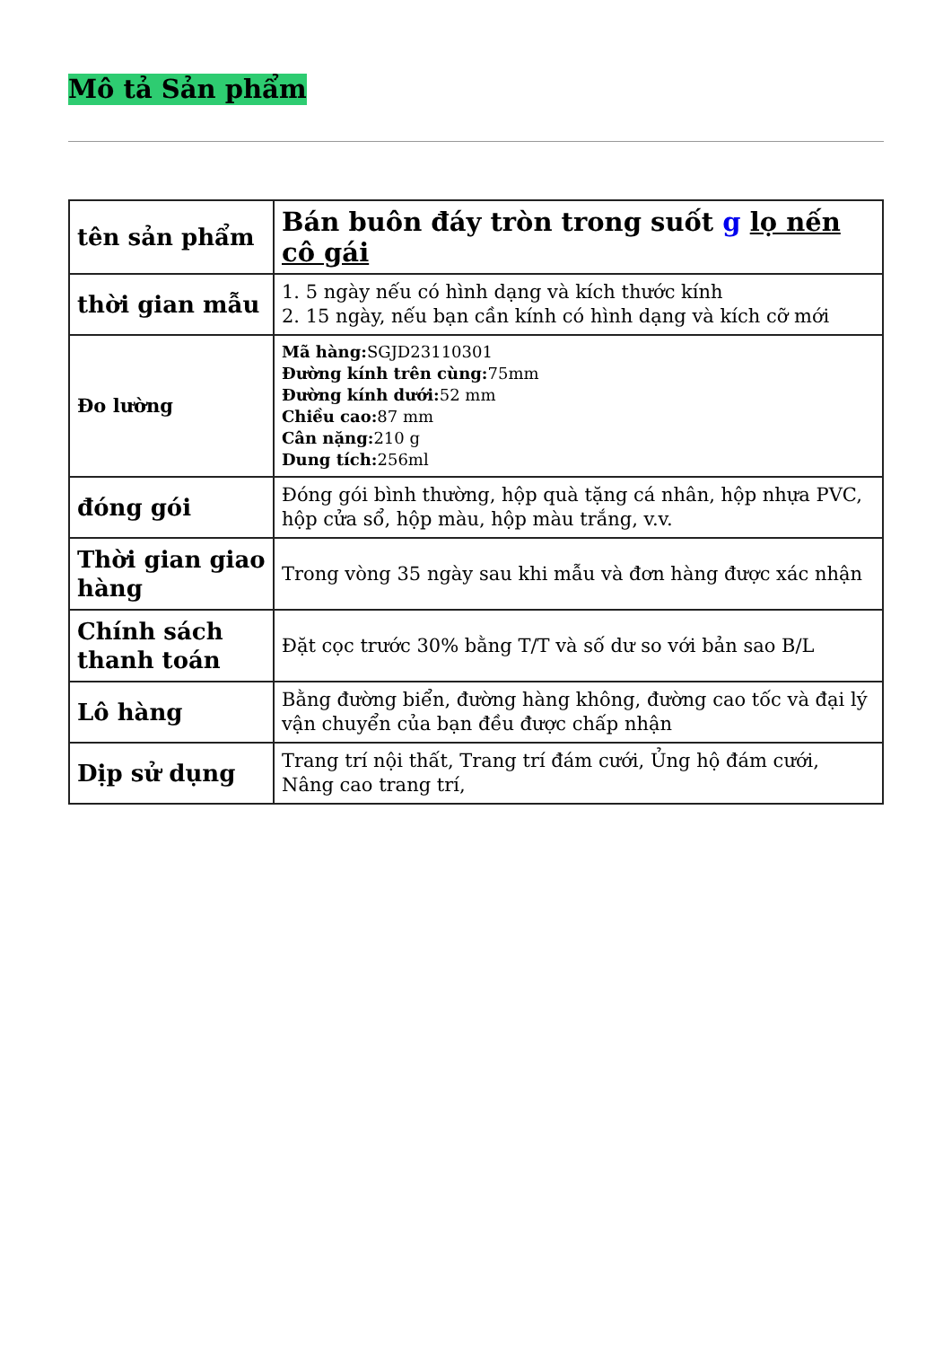Mô tả Sản phẩm
| tên sản phẩm | Bán buôn đáy tròn trong suốt g lọ nến cô gái |
| thời gian mẫu | 1. 5 ngày nếu có hình dạng và kích thước kính 2. 15 ngày, nếu bạn cần kính có hình dạng và kích cỡ mới |
| Đo lường | Mã hàng: SGJD23110301 Đường kính trên cùng: 75mm Đường kính dưới: 52 mm Chiều cao: 87 mm Cân nặng: 210 g Dung tích: 256ml |
| đóng gói | Đóng gói bình thường, hộp quà tặng cá nhân, hộp nhựa PVC, hộp cửa sổ, hộp màu, hộp màu trắng, v.v. |
| Thời gian giao hàng | Trong vòng 35 ngày sau khi mẫu và đơn hàng được xác nhận |
| Chính sách thanh toán | Đặt cọc trước 30% bằng T/T và số dư so với bản sao B/L |
| Lô hàng | Bằng đường biển, đường hàng không, đường cao tốc và đại lý vận chuyển của bạn đều được chấp nhận |
| Dịp sử dụng | Trang trí nội thất, Trang trí đám cưới, Ủng hộ đám cưới, Nâng cao trang trí, |